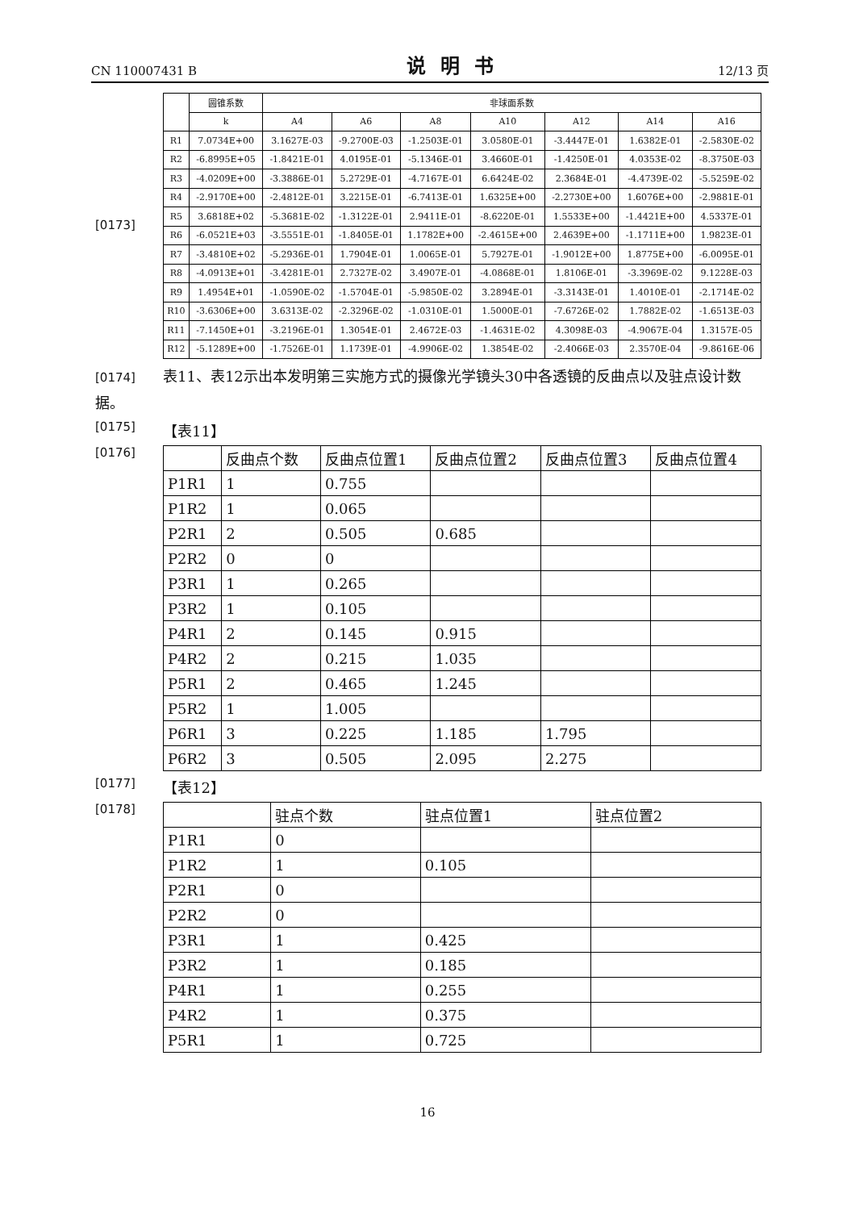CN 110007431 B 说明书 12/13 页
[0173]
| | 圆锥系数 | 非球面系数 | | | | | | |
| --- | --- | --- | --- | --- | --- | --- | --- | --- |
| | k | A4 | A6 | A8 | A10 | A12 | A14 | A16 |
| R1 | 7.0734E+00 | 3.1627E-03 | -9.2700E-03 | -1.2503E-01 | 3.0580E-01 | -3.4447E-01 | 1.6382E-01 | -2.5830E-02 |
| R2 | -6.8995E+05 | -1.8421E-01 | 4.0195E-01 | -5.1346E-01 | 3.4660E-01 | -1.4250E-01 | 4.0353E-02 | -8.3750E-03 |
| R3 | -4.0209E+00 | -3.3886E-01 | 5.2729E-01 | -4.7167E-01 | 6.6424E-02 | 2.3684E-01 | -4.4739E-02 | -5.5259E-02 |
| R4 | -2.9170E+00 | -2.4812E-01 | 3.2215E-01 | -6.7413E-01 | 1.6325E+00 | -2.2730E+00 | 1.6076E+00 | -2.9881E-01 |
| R5 | 3.6818E+02 | -5.3681E-02 | -1.3122E-01 | 2.9411E-01 | -8.6220E-01 | 1.5533E+00 | -1.4421E+00 | 4.5337E-01 |
| R6 | -6.0521E+03 | -3.5551E-01 | -1.8405E-01 | 1.1782E+00 | -2.4615E+00 | 2.4639E+00 | -1.1711E+00 | 1.9823E-01 |
| R7 | -3.4810E+02 | -5.2936E-01 | 1.7904E-01 | 1.0065E-01 | 5.7927E-01 | -1.9012E+00 | 1.8775E+00 | -6.0095E-01 |
| R8 | -4.0913E+01 | -3.4281E-01 | 2.7327E-02 | 3.4907E-01 | -4.0868E-01 | 1.8106E-01 | -3.3969E-02 | 9.1228E-03 |
| R9 | 1.4954E+01 | -1.0590E-02 | -1.5704E-01 | -5.9850E-02 | 3.2894E-01 | -3.3143E-01 | 1.4010E-01 | -2.1714E-02 |
| R10 | -3.6306E+00 | 3.6313E-02 | -2.3296E-02 | -1.0310E-01 | 1.5000E-01 | -7.6726E-02 | 1.7882E-02 | -1.6513E-03 |
| R11 | -7.1450E+01 | -3.2196E-01 | 1.3054E-01 | 2.4672E-03 | -1.4631E-02 | 4.3098E-03 | -4.9067E-04 | 1.3157E-05 |
| R12 | -5.1289E+00 | -1.7526E-01 | 1.1739E-01 | -4.9906E-02 | 1.3854E-02 | -2.4066E-03 | 2.3570E-04 | -9.8616E-06 |
[0174] 表11、表12示出本发明第三实施方式的摄像光学镜头30中各透镜的反曲点以及驻点设计数据。
[0175] 【表11】
[0176]
| | 反曲点个数 | 反曲点位置1 | 反曲点位置2 | 反曲点位置3 | 反曲点位置4 |
| --- | --- | --- | --- | --- | --- |
| P1R1 | 1 | 0.755 | | | |
| P1R2 | 1 | 0.065 | | | |
| P2R1 | 2 | 0.505 | 0.685 | | |
| P2R2 | 0 | 0 | | | |
| P3R1 | 1 | 0.265 | | | |
| P3R2 | 1 | 0.105 | | | |
| P4R1 | 2 | 0.145 | 0.915 | | |
| P4R2 | 2 | 0.215 | 1.035 | | |
| P5R1 | 2 | 0.465 | 1.245 | | |
| P5R2 | 1 | 1.005 | | | |
| P6R1 | 3 | 0.225 | 1.185 | 1.795 | |
| P6R2 | 3 | 0.505 | 2.095 | 2.275 | |
[0177] 【表12】
[0178]
| | 驻点个数 | 驻点位置1 | 驻点位置2 |
| --- | --- | --- | --- |
| P1R1 | 0 | | |
| P1R2 | 1 | 0.105 | |
| P2R1 | 0 | | |
| P2R2 | 0 | | |
| P3R1 | 1 | 0.425 | |
| P3R2 | 1 | 0.185 | |
| P4R1 | 1 | 0.255 | |
| P4R2 | 1 | 0.375 | |
| P5R1 | 1 | 0.725 | |
16